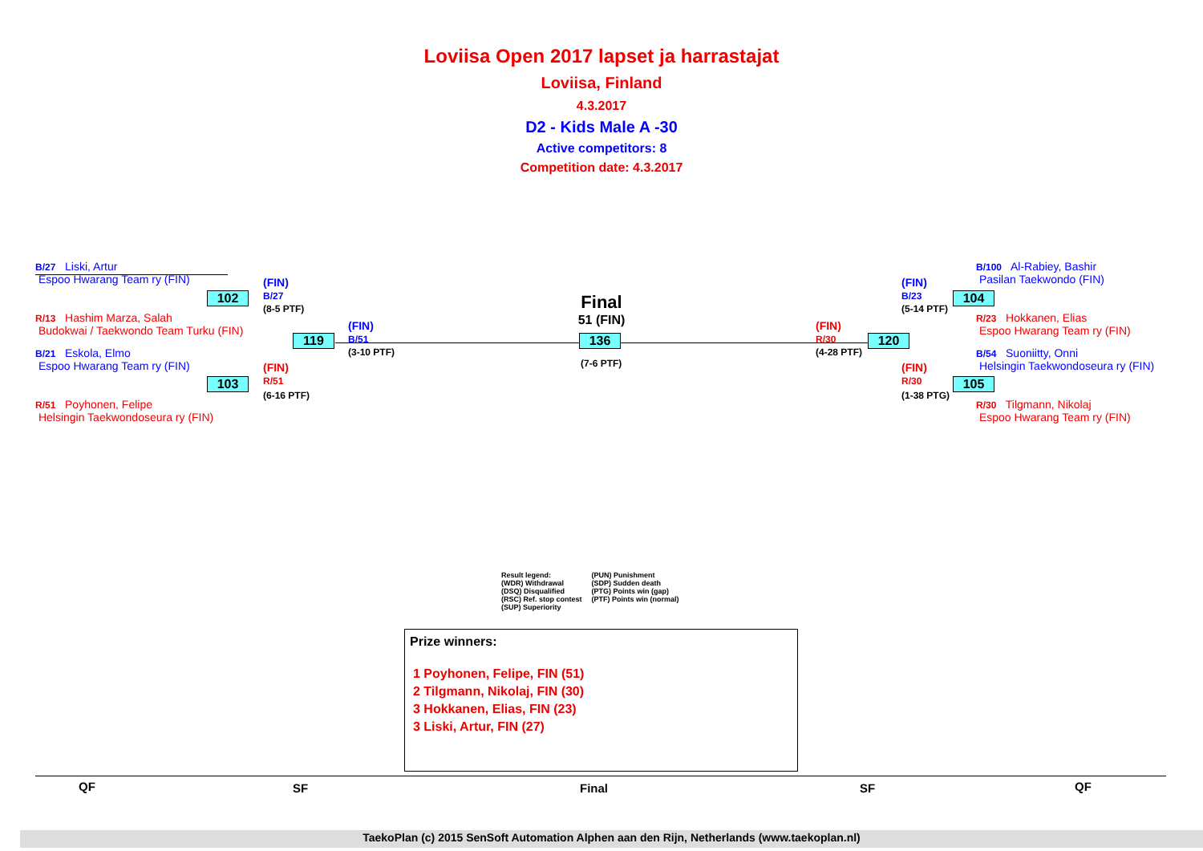Loviisa Open 2017 lapset ja harrastajat
Loviisa, Finland
4.3.2017
D2 - Kids Male A -30
Active competitors: 8
Competition date: 4.3.2017
B/27 Liski, Artur
Espoo Hwarang Team ry (FIN)
R/13 Hashim Marza, Salah
Budokwai / Taekwondo Team Turku (FIN)
B/21 Eskola, Elmo
Espoo Hwarang Team ry (FIN)
R/51 Poyhonen, Felipe
Helsingin Taekwondoseura ry (FIN)
102
103
(FIN)
B/27
(8-5 PTF)
(FIN)
R/51
(6-16 PTF)
119
(FIN)
B/51
(3-10 PTF)
Final
51 (FIN)
136
(7-6 PTF)
(FIN)
R/30
(4-28 PTF)
120
(FIN)
B/23
(5-14 PTF)
(FIN)
R/30
(1-38 PTG)
104
105
B/100 Al-Rabiey, Bashir
Pasilan Taekwondo (FIN)
R/23 Hokkanen, Elias
Espoo Hwarang Team ry (FIN)
B/54 Suoniitty, Onni
Helsingin Taekwondoseura ry (FIN)
R/30 Tilgmann, Nikolaj
Espoo Hwarang Team ry (FIN)
Result legend:
(WDR) Withdrawal
(DSQ) Disqualified
(RSC) Ref. stop contest
(SUP) Superiority
(PUN) Punishment
(SDP) Sudden death
(PTG) Points win (gap)
(PTF) Points win (normal)
Prize winners:
1 Poyhonen, Felipe, FIN (51)
2 Tilgmann, Nikolaj, FIN (30)
3 Hokkanen, Elias, FIN (23)
3 Liski, Artur, FIN (27)
QF SF Final SF QF
TaekoPlan (c) 2015 SenSoft Automation Alphen aan den Rijn, Netherlands (www.taekoplan.nl)